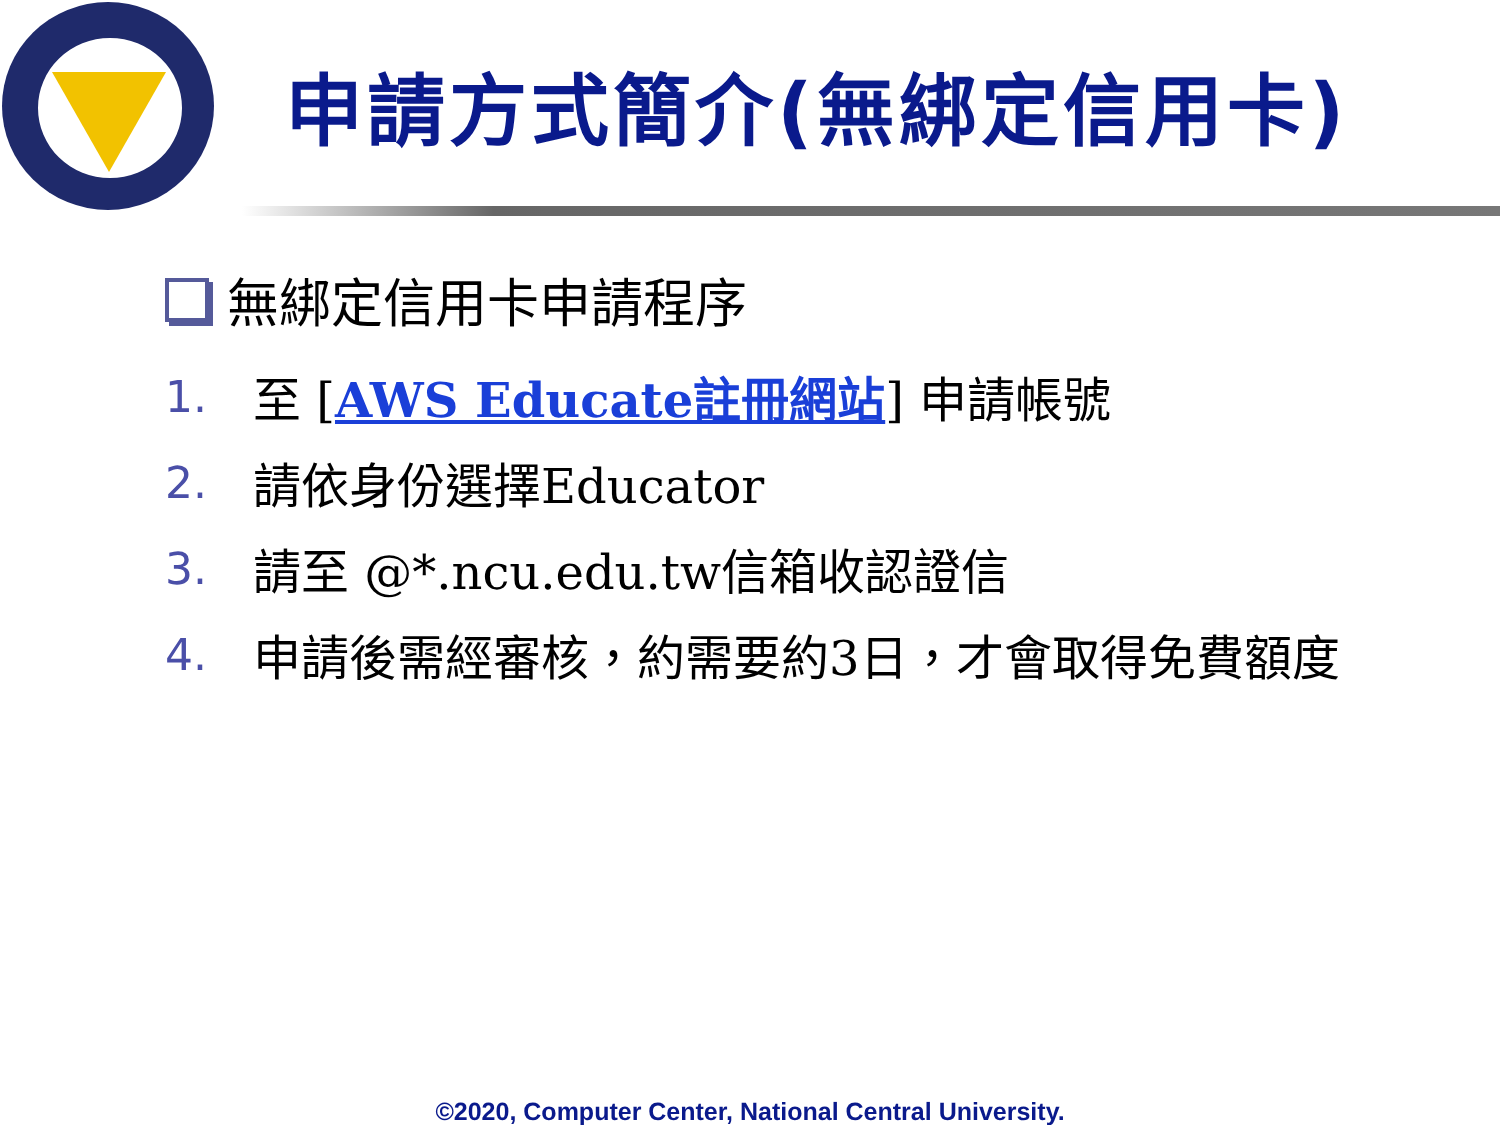申請方式簡介(無綁定信用卡)
無綁定信用卡申請程序
1. 至 [AWS Educate註冊網站] 申請帳號
2. 請依身份選擇Educator
3. 請至 @*.ncu.edu.tw信箱收認證信
4. 申請後需經審核，約需要約3日，才會取得免費額度
©2020, Computer Center, National Central University.